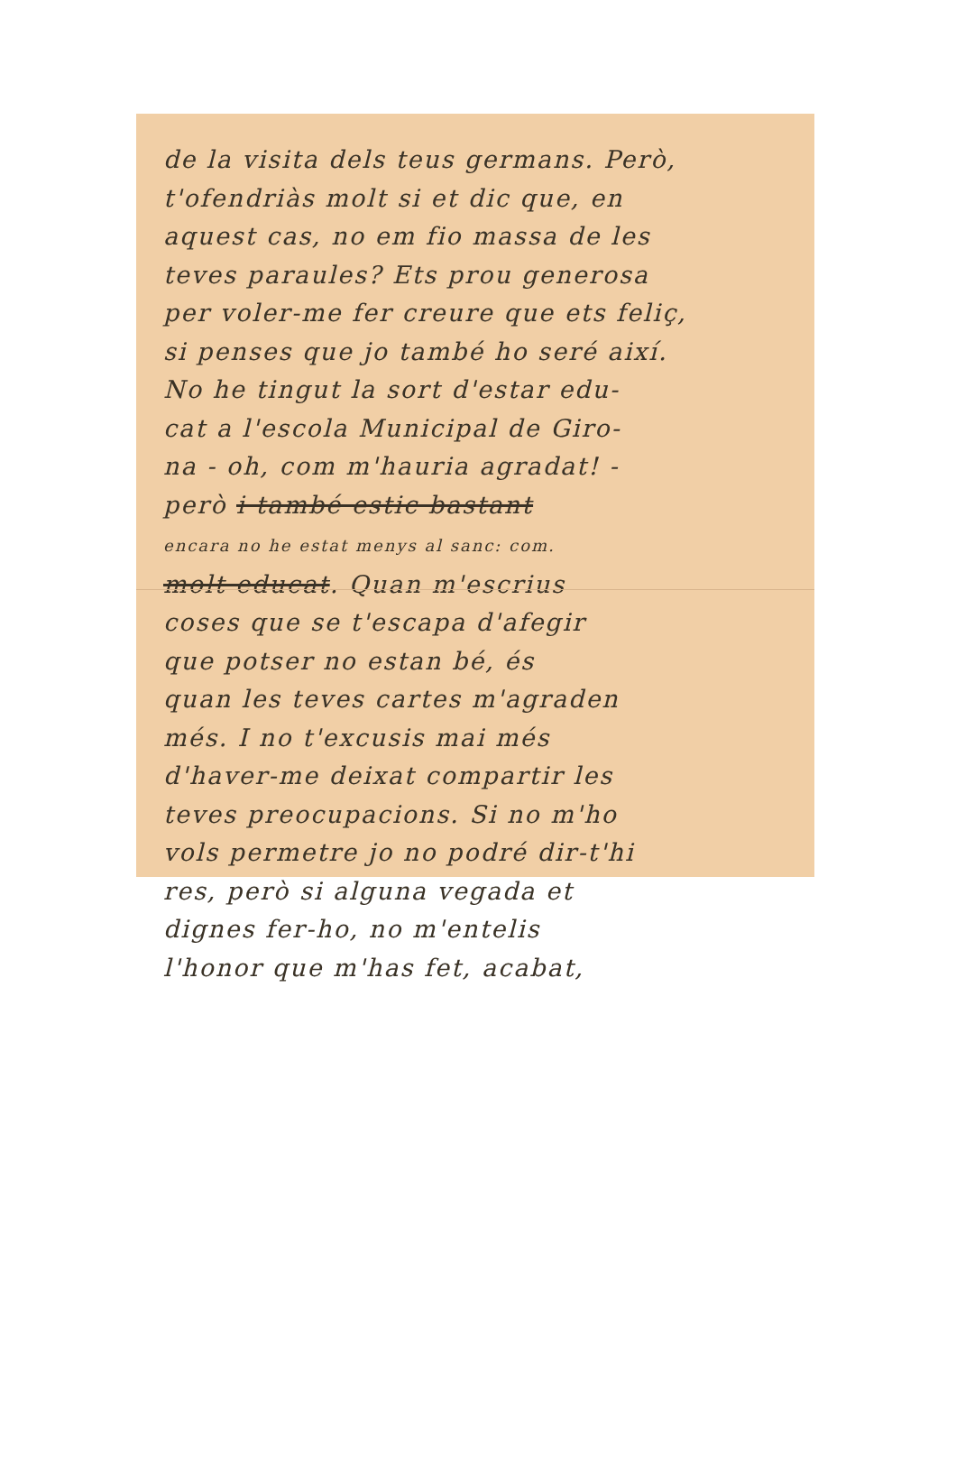de la visita dels teus germans. Però,
t'ofendriàs molt si et dic que, en
aquest cas, no em fio massa de les
teves paraules? Ets prou generosa
per voler-me fer creure que ets feliç,
si penses que jo també ho seré així.
No he tingut la sort d'estar edu-
cat a l'escola Municipal de Giro-
na - oh, com m'hauria agradat! -
però i també estic bastant
encara no he estat menys al sanc: com.
molt educat. Quan m'escrius
coses que se t'escapa d'afegir
que potser no estan bé, és
quan les teves cartes m'agraden
més. I no t'excusis mai més
d'haver-me deixat compartir les
teves preocupacions. Si no m'ho
vols permetre jo no podré dir-t'hi
res, però si alguna vegada et
dignes fer-ho, no m'entelis
l'honor que m'has fet, acabat,